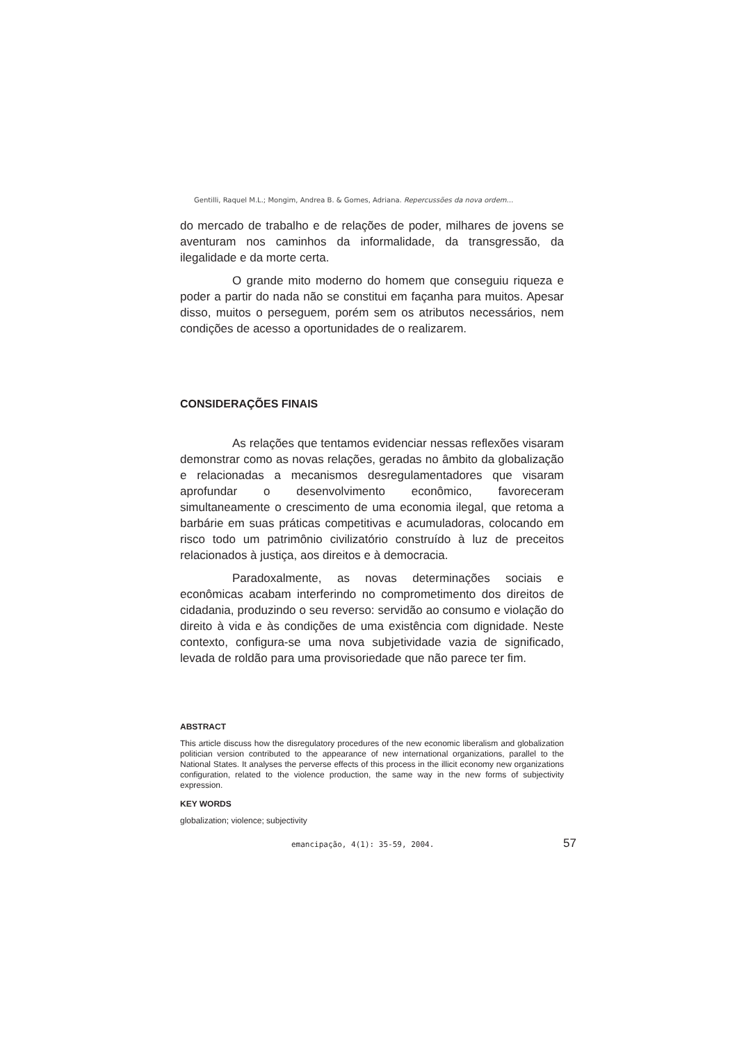Gentilli, Raquel M.L.; Mongim, Andrea B. & Gomes, Adriana. Repercussões da nova ordem...
do mercado de trabalho e de relações de poder, milhares de jovens se aventuram nos caminhos da informalidade, da transgressão, da ilegalidade e da morte certa.
O grande mito moderno do homem que conseguiu riqueza e poder a partir do nada não se constitui em façanha para muitos. Apesar disso, muitos o perseguem, porém sem os atributos necessários, nem condições de acesso a oportunidades de o realizarem.
CONSIDERAÇÕES FINAIS
As relações que tentamos evidenciar nessas reflexões visaram demonstrar como as novas relações, geradas no âmbito da globalização e relacionadas a mecanismos desregulamentadores que visaram aprofundar o desenvolvimento econômico, favoreceram simultaneamente o crescimento de uma economia ilegal, que retoma a barbárie em suas práticas competitivas e acumuladoras, colocando em risco todo um patrimônio civilizatório construído à luz de preceitos relacionados à justiça, aos direitos e à democracia.
Paradoxalmente, as novas determinações sociais e econômicas acabam interferindo no comprometimento dos direitos de cidadania, produzindo o seu reverso: servidão ao consumo e violação do direito à vida e às condições de uma existência com dignidade. Neste contexto, configura-se uma nova subjetividade vazia de significado, levada de roldão para uma provisoriedade que não parece ter fim.
ABSTRACT
This article discuss how the disregulatory procedures of the new economic liberalism and globalization politician version contributed to the appearance of new international organizations, parallel to the National States. It analyses the perverse effects of this process in the illicit economy new organizations configuration, related to the violence production, the same way in the new forms of subjectivity expression.
KEY WORDS
globalization; violence; subjectivity
emancipação, 4(1): 35-59, 2004. 57